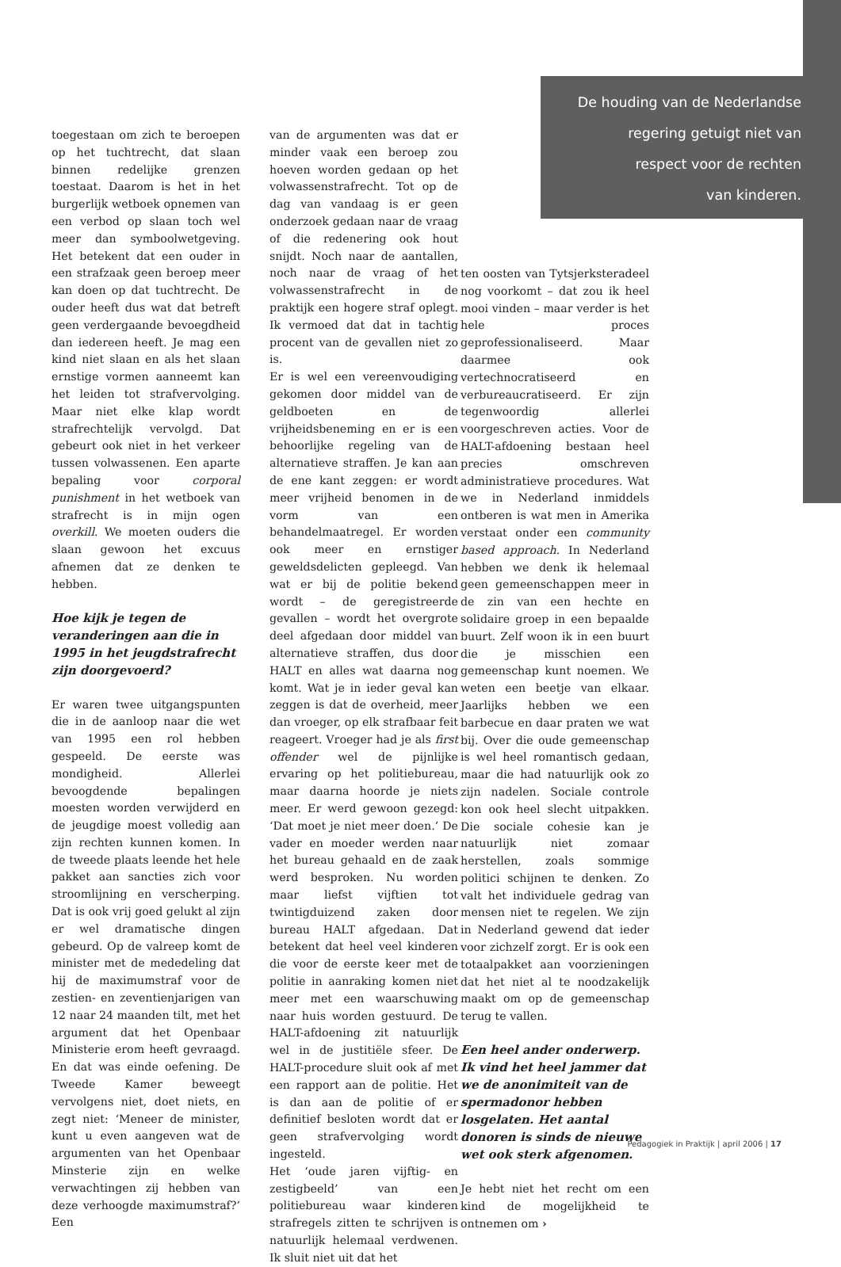De houding van de Nederlandse
regering getuigt niet van
respect voor de rechten
van kinderen.
toegestaan om zich te beroepen op het tuchtrecht, dat slaan binnen redelijke grenzen toestaat. Daarom is het in het burgerlijk wetboek opnemen van een verbod op slaan toch wel meer dan symboolwetgeving. Het betekent dat een ouder in een strafzaak geen beroep meer kan doen op dat tuchtrecht. De ouder heeft dus wat dat betreft geen verdergaande bevoegdheid dan iedereen heeft. Je mag een kind niet slaan en als het slaan ernstige vormen aanneemt kan het leiden tot strafvervolging. Maar niet elke klap wordt strafrechtelijk vervolgd. Dat gebeurt ook niet in het verkeer tussen volwassenen. Een aparte bepaling voor corporal punishment in het wetboek van strafrecht is in mijn ogen overkill. We moeten ouders die slaan gewoon het excuus afnemen dat ze denken te hebben.
Hoe kijk je tegen de veranderingen aan die in 1995 in het jeugdstrafrecht zijn doorgevoerd?
Er waren twee uitgangspunten die in de aanloop naar die wet van 1995 een rol hebben gespeeld. De eerste was mondigheid. Allerlei bevoogdende bepalingen moesten worden verwijderd en de jeugdige moest volledig aan zijn rechten kunnen komen. In de tweede plaats leende het hele pakket aan sancties zich voor stroomlijning en verscherping. Dat is ook vrij goed gelukt al zijn er wel dramatische dingen gebeurd. Op de valreep komt de minister met de mededeling dat hij de maximumstraf voor de zestien- en zeventienjarigen van 12 naar 24 maanden tilt, met het argument dat het Openbaar Ministerie erom heeft gevraagd. En dat was einde oefening. De Tweede Kamer beweegt vervolgens niet, doet niets, en zegt niet: ‘Meneer de minister, kunt u even aangeven wat de argumenten van het Openbaar Minsterie zijn en welke verwachtingen zij hebben van deze verhoogde maximumstraf?’ Een
van de argumenten was dat er minder vaak een beroep zou hoeven worden gedaan op het volwassenstrafrecht. Tot op de dag van vandaag is er geen onderzoek gedaan naar de vraag of die redenering ook hout snijdt. Noch naar de aantallen, noch naar de vraag of het volwassenstrafrecht in de praktijk een hogere straf oplegt. Ik vermoed dat dat in tachtig procent van de gevallen niet zo is.
Er is wel een vereenvoudiging gekomen door middel van de geldboeten en de vrijheidsbeneming en er is een behoorlijke regeling van de alternatieve straffen. Je kan aan de ene kant zeggen: er wordt meer vrijheid benomen in de vorm van een behandelmaatregel. Er worden ook meer en ernstiger geweldsdelicten gepleegd. Van wat er bij de politie bekend wordt – de geregistreerde gevallen – wordt het overgrote deel afgedaan door middel van alternatieve straffen, dus door HALT en alles wat daarna nog komt. Wat je in ieder geval kan zeggen is dat de overheid, meer dan vroeger, op elk strafbaar feit reageert. Vroeger had je als first offender wel de pijnlijke ervaring op het politiebureau, maar daarna hoorde je niets meer. Er werd gewoon gezegd: ‘Dat moet je niet meer doen.’ De vader en moeder werden naar het bureau gehaald en de zaak werd besproken. Nu worden maar liefst vijftien tot twintigduizend zaken door bureau HALT afgedaan. Dat betekent dat heel veel kinderen die voor de eerste keer met de politie in aanraking komen niet meer met een waarschuwing naar huis worden gestuurd. De HALT-afdoening zit natuurlijk wel in de justitiële sfeer. De HALT-procedure sluit ook af met een rapport aan de politie. Het is dan aan de politie of er definitief besloten wordt dat er geen strafvervolging wordt ingesteld.
Het ‘oude jaren vijftig- en zestigbeeld’ van een politiebureau waar kinderen strafregels zitten te schrijven is natuurlijk helemaal verdwenen. Ik sluit niet uit dat het
ten oosten van Tytsjerksteradeel nog voorkomt – dat zou ik heel mooi vinden – maar verder is het hele proces geprofessionaliseerd. Maar daarmee ook vertechnocratiseerd en verbureaucratiseerd. Er zijn tegenwoordig allerlei voorgeschreven acties. Voor de HALT-afdoening bestaan heel precies omschreven administratieve procedures. Wat we in Nederland inmiddels ontberen is wat men in Amerika verstaat onder een community based approach. In Nederland hebben we denk ik helemaal geen gemeenschappen meer in de zin van een hechte en solidaire groep in een bepaalde buurt. Zelf woon ik in een buurt die je misschien een gemeenschap kunt noemen. We weten een beetje van elkaar. Jaarlijks hebben we een barbecue en daar praten we wat bij. Over die oude gemeenschap is wel heel romantisch gedaan, maar die had natuurlijk ook zo zijn nadelen. Sociale controle kon ook heel slecht uitpakken. Die sociale cohesie kan je natuurlijk niet zomaar herstellen, zoals sommige politici schijnen te denken. Zo valt het individuele gedrag van mensen niet te regelen. We zijn in Nederland gewend dat ieder voor zichzelf zorgt. Er is ook een totaalpakket aan voorzieningen dat het niet al te noodzakelijk maakt om op de gemeenschap terug te vallen.
Een heel ander onderwerp. Ik vind het heel jammer dat we de anonimiteit van de spermadonor hebben losgelaten. Het aantal donoren is sinds de nieuwe wet ook sterk afgenomen.
Je hebt niet het recht om een kind de mogelijkheid te ontnemen om ›
Pedagogiek in Praktijk | april 2006 | 17